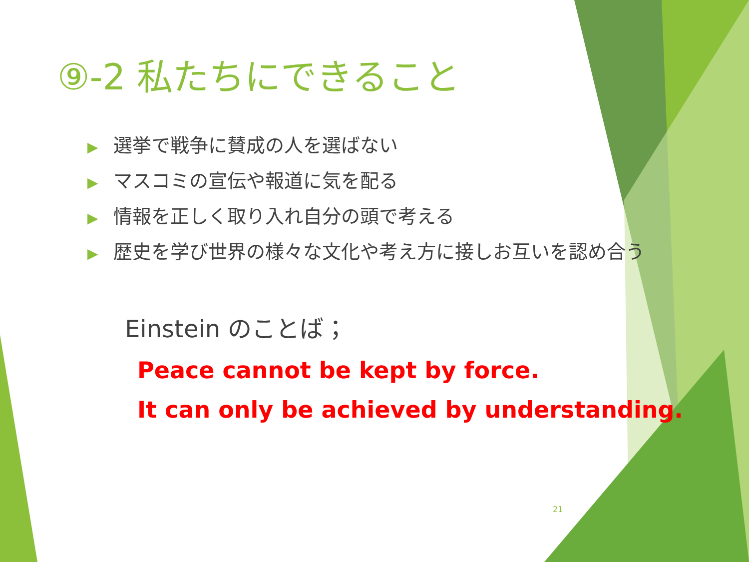⑨-2 私たちにできること
▶ 選挙で戦争に賛成の人を選ばない
▶ マスコミの宣伝や報道に気を配る
▶ 情報を正しく取り入れ自分の頭で考える
▶ 歴史を学び世界の様々な文化や考え方に接しお互いを認め合う
Einstein のことば；
Peace cannot be kept by force.
It can only be achieved by understanding.
21